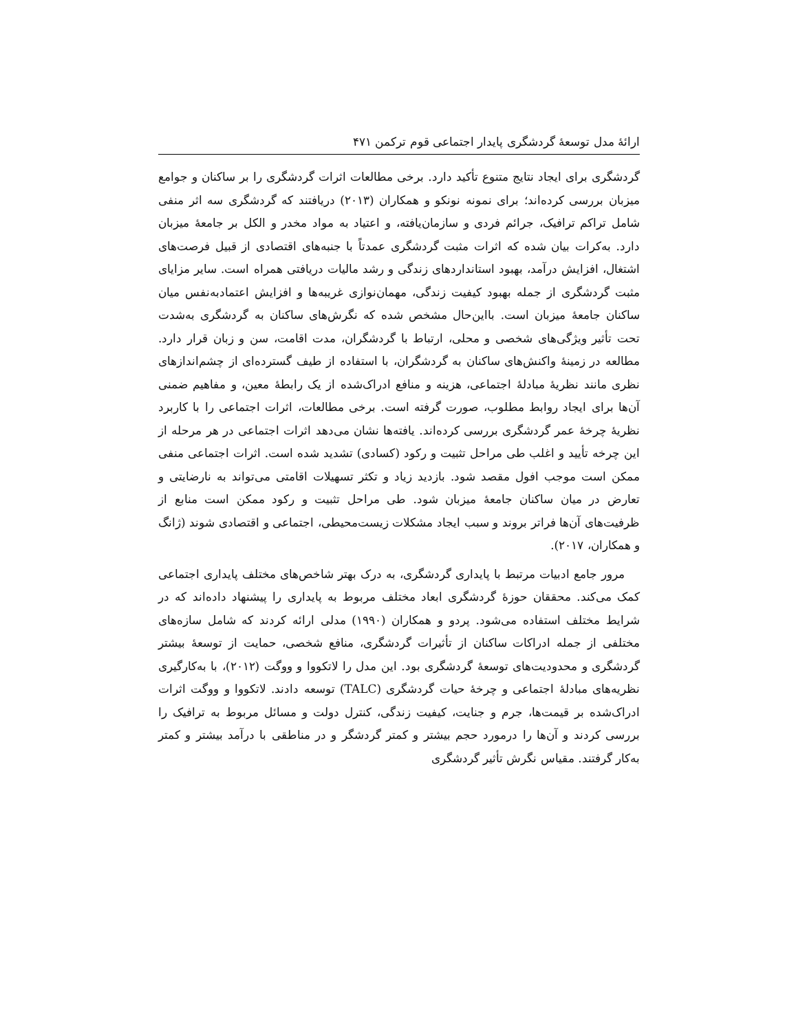ارائۀ مدل توسعۀ گردشگری پایدار اجتماعی قوم ترکمن ۴۷۱
گردشگری برای ایجاد نتایج متنوع تأکید دارد. برخی مطالعات اثرات گردشگری را بر ساکنان و جوامع میزبان بررسی کرده‌اند؛ برای نمونه نونکو و همکاران (۲۰۱۳) دریافتند که گردشگری سه اثر منفی شامل تراکم ترافیک، جرائم فردی و سازمان‌یافته، و اعتیاد به مواد مخدر و الکل بر جامعۀ میزبان دارد. به‌کرات بیان شده که اثرات مثبت گردشگری عمدتاً با جنبه‌های اقتصادی از قبیل فرصت‌های اشتغال، افزایش درآمد، بهبود استانداردهای زندگی و رشد مالیات دریافتی همراه است. سایر مزایای مثبت گردشگری از جمله بهبود کیفیت زندگی، مهمان‌نوازی غریبه‌ها و افزایش اعتمادبه‌نفس میان ساکنان جامعۀ میزبان است. بااین‌حال مشخص شده که نگرش‌های ساکنان به گردشگری به‌شدت تحت تأثیر ویژگی‌های شخصی و محلی، ارتباط با گردشگران، مدت اقامت، سن و زبان قرار دارد. مطالعه در زمینۀ واکنش‌های ساکنان به گردشگران، با استفاده از طیف گسترده‌ای از چشم‌اندازهای نظری مانند نظریۀ مبادلۀ اجتماعی، هزینه و منافع ادراک‌شده از یک رابطۀ معین، و مفاهیم ضمنی آن‌ها برای ایجاد روابط مطلوب، صورت گرفته است. برخی مطالعات، اثرات اجتماعی را با کاربرد نظریۀ چرخۀ عمر گردشگری بررسی کرده‌اند. یافته‌ها نشان می‌دهد اثرات اجتماعی در هر مرحله از این چرخه تأیید و اغلب طی مراحل تثبیت و رکود (کسادی) تشدید شده است. اثرات اجتماعی منفی ممکن است موجب افول مقصد شود. بازدید زیاد و تکثر تسهیلات اقامتی می‌تواند به نارضایتی و تعارض در میان ساکنان جامعۀ میزبان شود. طی مراحل تثبیت و رکود ممکن است منابع از ظرفیت‌های آن‌ها فراتر بروند و سبب ایجاد مشکلات زیست‌محیطی، اجتماعی و اقتصادی شوند (ژانگ و همکاران، ۲۰۱۷).
مرور جامع ادبیات مرتبط با پایداری گردشگری، به درک بهتر شاخص‌های مختلف پایداری اجتماعی کمک می‌کند. محققان حوزۀ گردشگری ابعاد مختلف مربوط به پایداری را پیشنهاد داده‌اند که در شرایط مختلف استفاده می‌شود. پردو و همکاران (۱۹۹۰) مدلی ارائه کردند که شامل سازه‌های مختلفی از جمله ادراکات ساکنان از تأثیرات گردشگری، منافع شخصی، حمایت از توسعۀ بیشتر گردشگری و محدودیت‌های توسعۀ گردشگری بود. این مدل را لاتکووا و ووگت (۲۰۱۲)، با به‌کارگیری نظریه‌های مبادلۀ اجتماعی و چرخۀ حیات گردشگری (TALC) توسعه دادند. لاتکووا و ووگت اثرات ادراک‌شده بر قیمت‌ها، جرم و جنایت، کیفیت زندگی، کنترل دولت و مسائل مربوط به ترافیک را بررسی کردند و آن‌ها را درمورد حجم بیشتر و کمتر گردشگر و در مناطقی با درآمد بیشتر و کمتر به‌کار گرفتند. مقیاس نگرش تأثیر گردشگری